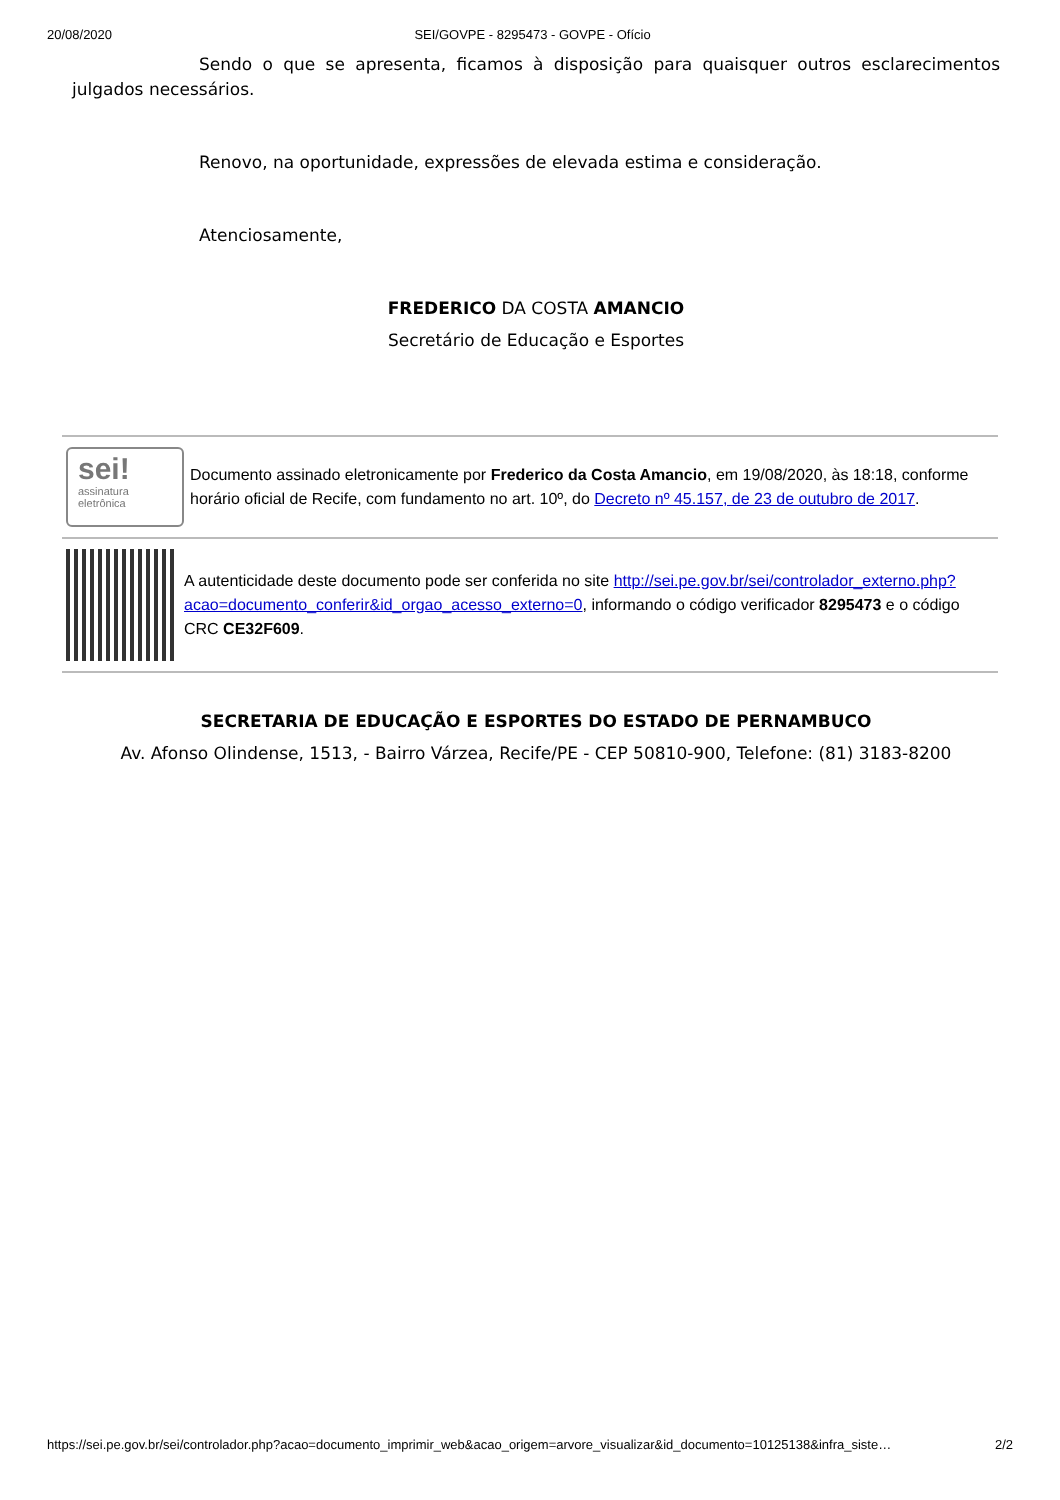20/08/2020 SEI/GOVPE - 8295473 - GOVPE - Ofício
Sendo o que se apresenta, ficamos à disposição para quaisquer outros esclarecimentos julgados necessários.
Renovo, na oportunidade, expressões de elevada estima e consideração.
Atenciosamente,
FREDERICO DA COSTA AMANCIO
Secretário de Educação e Esportes
sei!
assinatura
eletrônica
Documento assinado eletronicamente por Frederico da Costa Amancio, em 19/08/2020, às 18:18, conforme horário oficial de Recife, com fundamento no art. 10º, do Decreto nº 45.157, de 23 de outubro de 2017.
A autenticidade deste documento pode ser conferida no site http://sei.pe.gov.br/sei/controlador_externo.php?acao=documento_conferir&id_orgao_acesso_externo=0, informando o código verificador 8295473 e o código CRC CE32F609.
SECRETARIA DE EDUCAÇÃO E ESPORTES DO ESTADO DE PERNAMBUCO
Av. Afonso Olindense, 1513, - Bairro Várzea, Recife/PE - CEP 50810-900, Telefone: (81) 3183-8200
https://sei.pe.gov.br/sei/controlador.php?acao=documento_imprimir_web&acao_origem=arvore_visualizar&id_documento=10125138&infra_siste… 2/2